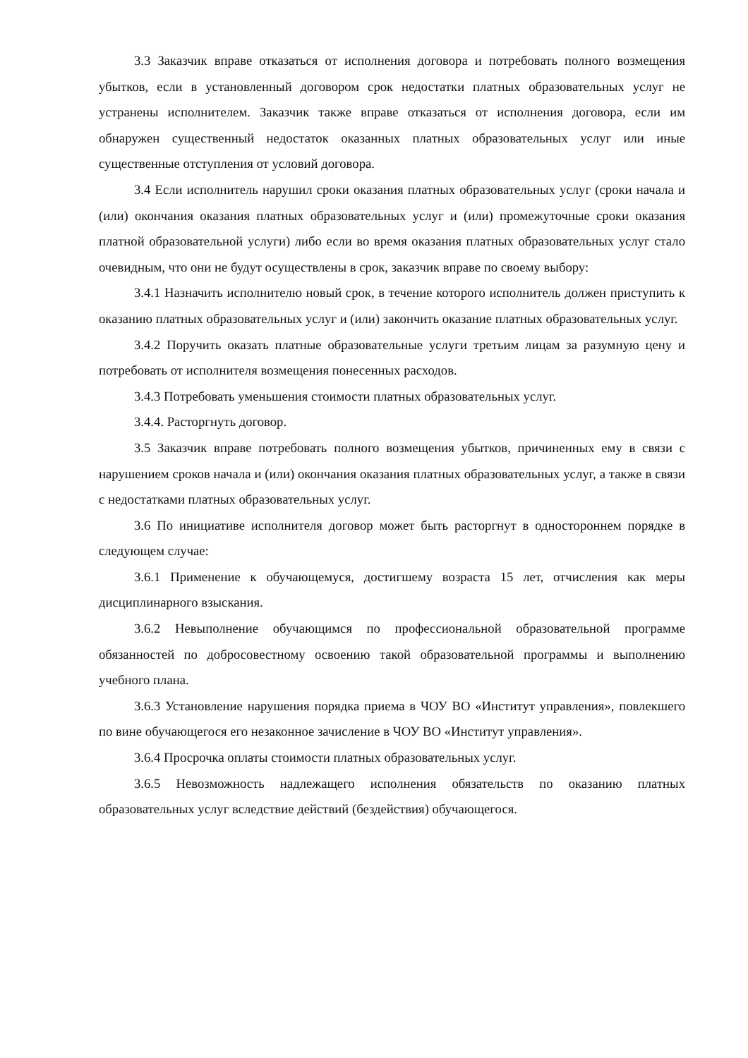3.3 Заказчик вправе отказаться от исполнения договора и потребовать полного возмещения убытков, если в установленный договором срок недостатки платных образовательных услуг не устранены исполнителем. Заказчик также вправе отказаться от исполнения договора, если им обнаружен существенный недостаток оказанных платных образовательных услуг или иные существенные отступления от условий договора.
3.4 Если исполнитель нарушил сроки оказания платных образовательных услуг (сроки начала и (или) окончания оказания платных образовательных услуг и (или) промежуточные сроки оказания платной образовательной услуги) либо если во время оказания платных образовательных услуг стало очевидным, что они не будут осуществлены в срок, заказчик вправе по своему выбору:
3.4.1 Назначить исполнителю новый срок, в течение которого исполнитель должен приступить к оказанию платных образовательных услуг и (или) закончить оказание платных образовательных услуг.
3.4.2 Поручить оказать платные образовательные услуги третьим лицам за разумную цену и потребовать от исполнителя возмещения понесенных расходов.
3.4.3 Потребовать уменьшения стоимости платных образовательных услуг.
3.4.4. Расторгнуть договор.
3.5 Заказчик вправе потребовать полного возмещения убытков, причиненных ему в связи с нарушением сроков начала и (или) окончания оказания платных образовательных услуг, а также в связи с недостатками платных образовательных услуг.
3.6 По инициативе исполнителя договор может быть расторгнут в одностороннем порядке в следующем случае:
3.6.1 Применение к обучающемуся, достигшему возраста 15 лет, отчисления как меры дисциплинарного взыскания.
3.6.2 Невыполнение обучающимся по профессиональной образовательной программе обязанностей по добросовестному освоению такой образовательной программы и выполнению учебного плана.
3.6.3 Установление нарушения порядка приема в ЧОУ ВО «Институт управления», повлекшего по вине обучающегося его незаконное зачисление в ЧОУ ВО «Институт управления».
3.6.4 Просрочка оплаты стоимости платных образовательных услуг.
3.6.5 Невозможность надлежащего исполнения обязательств по оказанию платных образовательных услуг вследствие действий (бездействия) обучающегося.